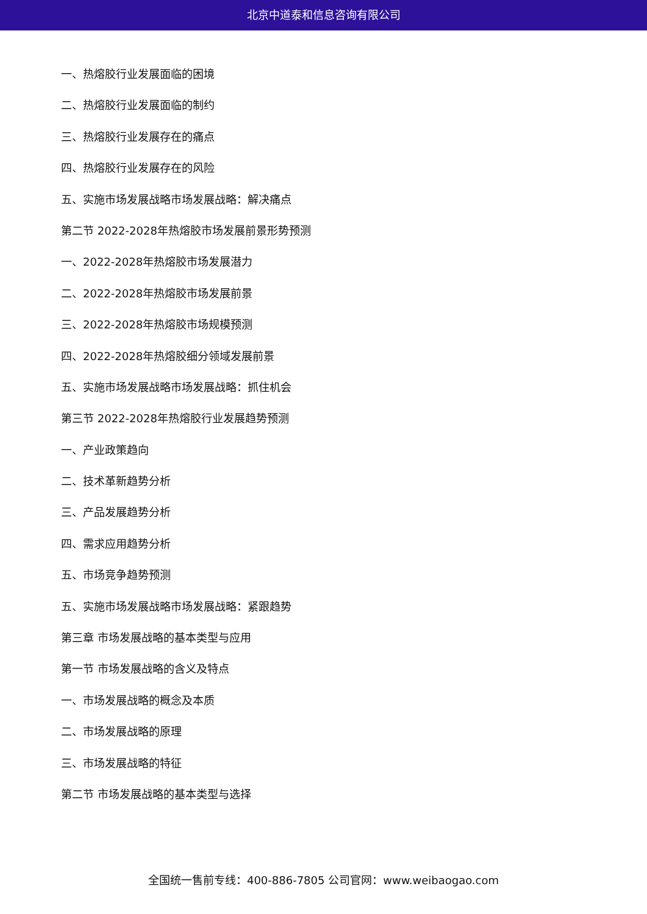北京中道泰和信息咨询有限公司
一、热熔胶行业发展面临的困境
二、热熔胶行业发展面临的制约
三、热熔胶行业发展存在的痛点
四、热熔胶行业发展存在的风险
五、实施市场发展战略市场发展战略：解决痛点
第二节 2022-2028年热熔胶市场发展前景形势预测
一、2022-2028年热熔胶市场发展潜力
二、2022-2028年热熔胶市场发展前景
三、2022-2028年热熔胶市场规模预测
四、2022-2028年热熔胶细分领域发展前景
五、实施市场发展战略市场发展战略：抓住机会
第三节 2022-2028年热熔胶行业发展趋势预测
一、产业政策趋向
二、技术革新趋势分析
三、产品发展趋势分析
四、需求应用趋势分析
五、市场竞争趋势预测
五、实施市场发展战略市场发展战略：紧跟趋势
第三章 市场发展战略的基本类型与应用
第一节 市场发展战略的含义及特点
一、市场发展战略的概念及本质
二、市场发展战略的原理
三、市场发展战略的特征
第二节 市场发展战略的基本类型与选择
全国统一售前专线：400-886-7805 公司官网：www.weibaogao.com